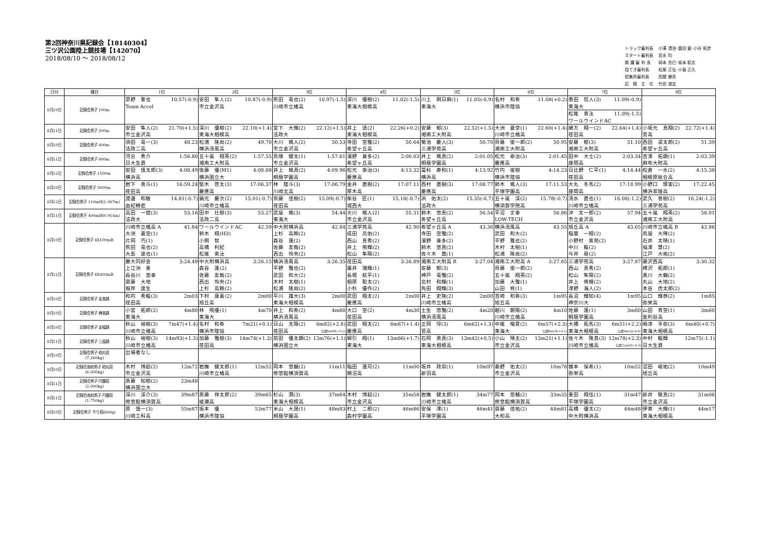第2回神奈川県記録会【18140304】
三ツ沢公園陸上競技場【142070】
2018/08/10 ～ 2018/08/12
| トラック審判長 | 小澤 清治･磐田 寛･小谷 昭彦 |
| スタート審判長 | 宮永 均 |
| 跳 躍 審 判 長 | 岡本 克巳･坂本 聡志 |
| 投てき審判長 | 松尾 正弘･小島 正久 |
| 招集所審判長 | 西舘 健吾 |
| 記 録 主 任 | 竹田 道宏 |
| 日付 | 種目 | 1位 | 2位 | 3位 | 4位 | 5位 | 6位 | 7位 | 8位 |
| --- | --- | --- | --- | --- | --- | --- | --- | --- | --- |
| 8月10日 | 記録会男子 100m | 草野 誓也 10.57(-0.9) Team Accel | 安田 隼人(2) 10.87(-0.9) 市立金沢高 | 熊田 竜也(2) 10.97(-1.5) 川崎市立橘高 | 深川 優樹(2) 11.02(-1.5) 東海大相模高 | 川上 明日麻(1) 11.05(-0.9) 東海大 | 名村 和希 11.08(+0.2) 横浜市陸協 | 香田 侃人(3) 11.09(-0.9) 東海大 松尾 勇汰 11.09(-1.5) ワールウインドAC | |
| 8月11日 | 記録会男子 200m | 安田 隼人(2) 21.70(+1.5) 市立金沢高 | 深川 優樹(2) 22.10(+1.4) 東海大相模高 | 宮下 大輝(2) 22.12(+1.5) 法政大 | 井上 透(2) 22.26(+0.2) 東海大相模高 | 安藤 郁(3) 22.52(+1.5) 湘南工大附高 | 大洲 蒼空(1) 22.60(+1.4) 川崎市立橘高 | 緒方 翔一(2) 22.64(+1.4) 荏田高 | 小坂元 真翔(2) 22.72(+1.4) 菅高 |
| 8月10日 | 記録会男子 400m | 須田 竜一(3) 48.23 法政二高 | 松浦 隆尚(2) 49.70 横浜清風高 | 大川 颯人(2) 50.53 市立金沢高 | 寺田 空雅(2) 50.64 希望ヶ丘高 | 菊池 慶人(3) 50.70 三浦学苑高 | 齊藤 俊一郎(2) 50.95 湘南工大附高 | 安藤 郁(3) 51.10 湘南工大附高 | 西田 凜太郎(2) 51.39 希望ヶ丘高 |
| 8月11日 | 記録会男子 800m | 河合 秀介 1:56.80 日大生資 | 五十嵐 翔英(2) 1:57.55 湘南工大附高 | 鳥塚 健太(1) 1:57.61 市立金沢高 | 濱野 兼多(2) 2:00.03 希望ヶ丘高 | 井上 颯真(2) 2:01.05 桐蔭学園高 | 松元 泰治(3) 2:01.45 慶應高 | 田中 大士(2) 2:03.34 座間高 | 吉澤 拓朗(1) 2:03.39 麻布大附高 |
| 8月12日 | 記録会男子 1500m | 安田 慎太郎(3) 4:08.49 横浜高 | 後藤 優(M1) 4:08.68 横浜国立大 | 井上 颯真(2) 4:09.96 桐蔭学園高 | 松元 泰治(3) 4:13.32 慶應高 | 藁科 寿和(1) 4:13.92 横浜高 | 竹内 俊樹 4:14.23 横浜市陸協 | 日比野 仁平(1) 4:14.44 荏田高 | 松倉 一水(2) 4:15.38 相模原総合高 |
| 8月10日 | 記録会男子 5000m | 岩下 勇斗(1) 16:59.24 荏田高 | 堅木 啓太(3) 17:06.37 慶應高 | 林 陸斗(3) 17:06.79 川崎北高 | 金井 直樹(2) 17:07.11 厚木高 | 西村 直樹(3) 17:08.77 慶應高 | 鈴木 颯人(3) 17:11.53 平塚学園高 | 大丸 冬馬(2) 17:18.99 座間高 | 小野口 琢実(2) 17:22.45 横浜翠陵高 |
| 8月12日 | 記録会男子 110mH(1.067m) | 渡邊 和敏 14.81(-0.7) 由紀精密 | 鍋元 慶次(2) 15.01(-0.7) 川崎市立橘高 | 齊藤 佳樹(2) 15.09(-0.7) 荏田高 | 柴谷 匠(1) 15.18(-0.7) 城西大 | 浜 佑太(2) 15.35(-0.7) 法政大 | 五十嵐 渓(2) 15.78(-0.7) 横須賀学院高 | 清水 直也(1) 16.08(-1.2) 川崎市立橘高 | 武久 善樹(2) 16.24(-1.2) 三浦学苑高 |
| 8月11日 | 記録会男子 400mH(0.914m) | 高田 一就(3) 53.16 法政大 | 田中 壮樹(3) 53.27 法政二高 | 武居 颯(3) 54.44 東海大 | 大川 颯人(2) 55.31 市立金沢高 | 鈴木 悠真(2) 56.54 希望ヶ丘高 | 平沼 丈幸 56.86 LOW-TECH | 沖 太一郎(2) 57.94 市立金沢高 | 五十嵐 翔英(2) 58.01 湘南工大附高 |
| 8月10日 | 記録会男子 4X100mR | 川崎市立橘高 A 41.84 大洲 蒼空(1) 片岡 巧(1) 熊田 竜也(2) 大島 達也(1) | ワールウインドAC 42.59 鈴木 翔(H3) 小関 智 高橋 利紀 松尾 勇汰 | 中大附横浜高 42.84 上杉 高頼(2) 森谷 蓮(2) 佐藤 友哉(2) 西出 怜央(2) | 三浦学苑高 42.90 成田 亮佑(2) 西山 真秀(2) 井上 侑輝(2) 松山 隼陽(2) | 希望ヶ丘高 A 43.36 寺田 空雅(2) 濱野 兼多(2) 鈴木 悠真(2) 佐々木 貫(1) | 横浜清風高 43.55 武田 和大(2) 平野 雅也(2) 木村 太樹(1) 松浦 隆尚(2) | 旭丘高 A 43.65 稲葉 一翔(2) 小野村 紫苑(2) 中川 龍(2) 今井 葵(2) | 川崎市立橘高 B 43.86 鳥居 大暉(2) 石井 太晴(1) 福澤 慧(2) 江戸 大祐(2) |
| 8月12日 | 記録会男子 4X400mR | 慶大同好会 3:24.49 上江洲 奏 長谷川 嵩幸 齋藤 大地 根岸 達生 | 中大附横浜高 3:26.15 森谷 蓮(2) 佐藤 友哉(2) 西出 怜央(2) 上杉 高頼(2) | 横浜清風高 3:26.35 平野 雅也(2) 武田 和大(2) 木村 太樹(1) 松浦 隆尚(2) | 荏田高 3:26.89 廣井 瑞輝(1) 長堀 航平(1) 相原 聡太(2) 小杉 優作(2) | 湘南工大附高 B 3:27.04 安藤 郁(3) 神戸 竜雅(2) 北村 和輝(1) 角田 翔輝(3) | 湘南工大附高 A 3:27.85 齊藤 俊一郎(2) 五十嵐 翔英(2) 加藤 大雅(1) 山田 柊(1) | 三浦学苑高 3:27.87 西山 真秀(2) 松山 隼陽(2) 井上 侑輝(2) 澤野 海人(2) | 藤沢西高 3:30.32 樗沢 拓郎(1) 黒川 大輔(2) 丸山 大地(2) 本谷 虎太郎(2) |
| 8月10日 | 記録会男子 走高跳 | 和内 秀龍(3) 2m03 荏田高 | 下村 康喜(2) 2m00 旭丘高 | 平川 雄大(3) 2m00 東海大相模高 | 武田 翔太(2) 2m00 慶應高 | 井上 史隆(2) 2m00 川崎市立橘高 | 吉崎 和希(3) 1m95 旭丘高 | 長沼 輝知(4) 1m95 神奈川大 | 山口 輝恭(2) 1m85 弥栄高 |
| 8月10日 | 記録会男子 棒高跳 | 小宮 拓郎(2) 4m80 東海大 | 林 飛優(1) 4m70 東海大 | 井上 和希(2) 4m60 横浜清風高 | 大口 空(2) 4m30 荏田高 | 土生 悠雅(2) 4m20 横浜清風高 | 越川 朝陽(2) 4m10 川崎市立橘高 | 佐藤 蓮(1) 3m60 桐蔭学園高 | 山田 青空(1) 3m60 釜利谷高 |
| 8月10日 | 記録会男子 走幅跳 | 秋山 裕樹(3) 7m47(+1.4) 川崎市立橘高 | 名村 和希 7m21(+0.1) 横浜市陸協 | 日山 太陽(2) 6m82(+2.8) 荏田高 公認6m49(+0.5) | 武田 翔太(2) 6m67(+1.4) 慶應高 | 正岡 惇(3) 6m62(+1.3) 菅高 | 中尾 瑠夏(2) 6m57(+2.3) 東海大 公認6m54(+0.1) | 大橋 拓馬(3) 6m51(+2.2) 東海大相模高 公認6m32(-0.6) | 嶋津 亨弥(3) 6m40(+0.7) 東海大相模高 |
| 8月11日 | 記録会男子 三段跳 | 秋山 裕樹(3) 14m93(+1.3) 川崎市立橘高 | 加藤 雅樹(3) 14m74(+1.3) 荏田高 | 前田 優太朗(2) 13m76(+1.1) 横浜国立大 | 綿引 翔(1) 13m66(+1.7) 東海大 | 石岡 勇真(3) 13m42(+0.5) 東海大相模高 | 小山 晴主(2) 13m21(+1.1) 市立金沢高 | 佐々木 隆良(3) 12m78(+2.3) 川崎市立橘高 公認12m41(-0.3) | 中村 龍輝 12m75(-1.1) 日大生資 |
| 8月10日 | 記録会男子 砲丸投 (7.260kg) | 出場者なし | | | | | | | |
| 8月10日 | 記録会高校男子 砲丸投 (6.000kg) | 木村 博超(2) 12m72 市立金沢高 | 岩撫 健太郎(1) 12m52 川崎市立橘高 | 岡本 悠輔(2) 11m11 修悠館横須賀高 | 稲田 蓮司(2) 11m00 鵠沼高 | 坂井 政宗(1) 10m97 新羽高 | 秦野 佑太(2) 10m78 市立金沢高 | 梶本 保希(1) 10m52 弥栄高 | 沼田 峻祐(2) 10m49 旭丘高 |
| 8月11日 | 記録会男子 円盤投 (2.000kg) | 斎藤 知樹(2) 23m48 横浜国立大 | | | | | | | |
| 8月11日 | 記録会高校男子 円盤投 (1.750kg) | 深川 渓介(3) 39m87 修悠館横須賀高 | 斎藤 祥太郎(2) 39m65 綾瀬高 | 杉山 潤(3) 37m64 東海大相模高 | 木村 博超(2) 35m58 市立金沢高 | 岩撫 健太郎(1) 34m77 川崎市立橘高 | 岡本 悠輔(2) 33m35 修悠館横須賀高 | 重田 翔伍(1) 31m47 平塚学園高 | 新井 徹真(2) 31m06 市立金沢高 |
| 8月10日 | 記録会男子 やり投(800g) | 原 慎一(3) 55m87 川崎工科高 | 坂本 優 53m77 横浜市陸協 | 米山 大晟(1) 48m83 桐蔭学園高 | 村上 二郎(2) 46m86 森村学園高 | 安保 澪(1) 46m41 平塚学園高 | 齋藤 佳祐(2) 44m81 大和高 | 高橋 優太(2) 44m48 中大附横浜高 | 伊東 大輝(1) 44m17 東海大相模高 |